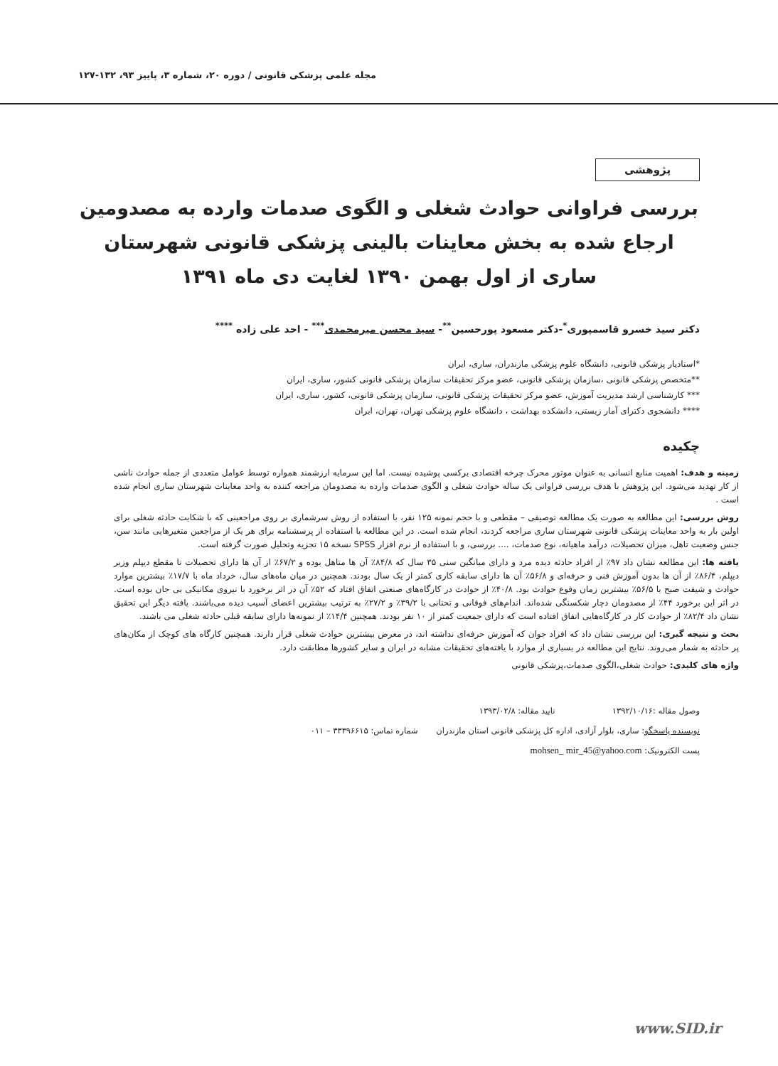مجله علمی پزشکی قانونی / دوره ۲۰، شماره ۳، پاییز ۹۳، ۱۳۲-۱۲۷
پژوهشی
بررسی فراوانی حوادث شغلی و الگوی صدمات وارده به مصدومین ارجاع شده به بخش معاینات بالینی پزشکی قانونی شهرستان ساری از اول بهمن ۱۳۹۰ لغایت دی ماه ۱۳۹۱
دکتر سید خسرو قاسمپوری<sup>*</sup>-دکتر مسعود پورحسین<sup>**</sup>- سید محسن میرمحمدی<sup>***</sup> - احد علی زاده <sup>****</sup>
*استادیار پزشکی قانونی، دانشگاه علوم پزشکی مازندران، ساری، ایران
**متخصص پزشکی قانونی ،سازمان پزشکی قانونی، عضو مرکز تحقیقات سازمان پزشکی قانونی کشور، ساری، ایران
*** کارشناسی ارشد مدیریت آموزش، عضو مرکز تحقیقات پزشکی قانونی، سازمان پزشکی قانونی، کشور، ساری، ایران
**** دانشجوی دکترای آمار زیستی، دانشکده بهداشت ، دانشگاه علوم پزشکی تهران، تهران، ایران
چکیده
زمینه و هدف: اهمیت منابع انسانی به عنوان موتور محرک چرخه اقتصادی برکسی پوشیده نیست. اما این سرمایه ارزشمند همواره توسط عوامل متعددی از جمله حوادث ناشی از کار تهدید می‌شود. این پژوهش با هدف بررسی فراوانی یک ساله حوادث شغلی و الگوی صدمات وارده به مصدومان مراجعه کننده به واحد معاینات شهرستان ساری انجام شده است .
روش بررسی: این مطالعه به صورت یک مطالعه توصیفی – مقطعی و با حجم نمونه ۱۲۵ نفر، با استفاده از روش سرشماری بر روی مراجعینی که با شکایت حادثه شغلی برای اولین بار به واحد معاینات پزشکی قانونی شهرستان ساری مراجعه کردند، انجام شده است. در این مطالعه با استفاده از پرسشنامه برای هر یک از مراجعین متغیرهایی مانند سن، جنس وضعیت تاهل، میزان تحصیلات، درآمد ماهیانه، نوع صدمات، .... بررسی، و با استفاده از نرم افزار SPSS نسخه ۱۵ تجزیه وتحلیل صورت گرفته است.
یافته ها: این مطالعه نشان داد ۹۷٪ از افراد حادثه دیده مرد و دارای میانگین سنی ۳۵ سال که ۸۴/۸٪ آن ها متاهل بوده و ۶۷/۲٪ از آن ها دارای تحصیلات تا مقطع دیپلم وزیر دیپلم، ۸۶/۴٪ از آن ها بدون آموزش فنی و حرفه‌ای و ۵۶/۸٪ آن ها دارای سابقه کاری کمتر از یک سال بودند. همچنین در میان ماه‌های سال، خرداد ماه با ۱۷/۷٪ بیشترین موارد حوادث و شیفت صبح با ۵۶/۵٪ بیشترین زمان وقوع حوادث بود. ۴۰/۸٪ از حوادث در کارگاه‌های صنعتی اتفاق افتاد که ۵۲٪ آن در اثر برخورد با نیروی مکانیکی بی جان بوده است. در اثر این برخورد ۴۴٪ از مصدومان دچار شکستگی شده‌اند. اندام‌های فوقانی و تحتانی با ۳۹/۲٪ و ۲۷/۲٪ به ترتیب بیشترین اعضای آسیب دیده می‌باشند. یافته دیگر این تحقیق نشان داد ۸۲/۴٪ از حوادث کار در کارگاه‌هایی اتفاق افتاده است که دارای جمعیت کمتر از ۱۰ نفر بودند. همچنین ۱۴/۴٪ از نمونه‌ها دارای سابقه قبلی حادثه شغلی می باشند.
بحث و نتیجه گیری: این بررسی نشان داد که افراد جوان که آموزش حرفه‌ای نداشته اند، در معرض بیشترین حوادث شغلی قرار دارند. همچنین کارگاه های کوچک از مکان‌های پر حادثه به شمار می‌روند. نتایج این مطالعه در بسیاری از موارد با یافته‌های تحقیقات مشابه در ایران و سایر کشورها مطابقت دارد.
واژه های کلیدی: حوادث شغلی،الگوی صدمات،پزشکی قانونی
وصول مقاله :۱۳۹۲/۱۰/۱۶ تایید مقاله: ۱۳۹۳/۰۲/۸
نویسنده پاسخگو: ساری، بلوار آزادی، اداره کل پزشکی قانونی استان مازندران شماره تماس: ۳۳۳۹۶۶۱۵ – ۰۱۱
پست الکترونیک: mohsen_ mir_45@yahoo.com
www.SID.ir